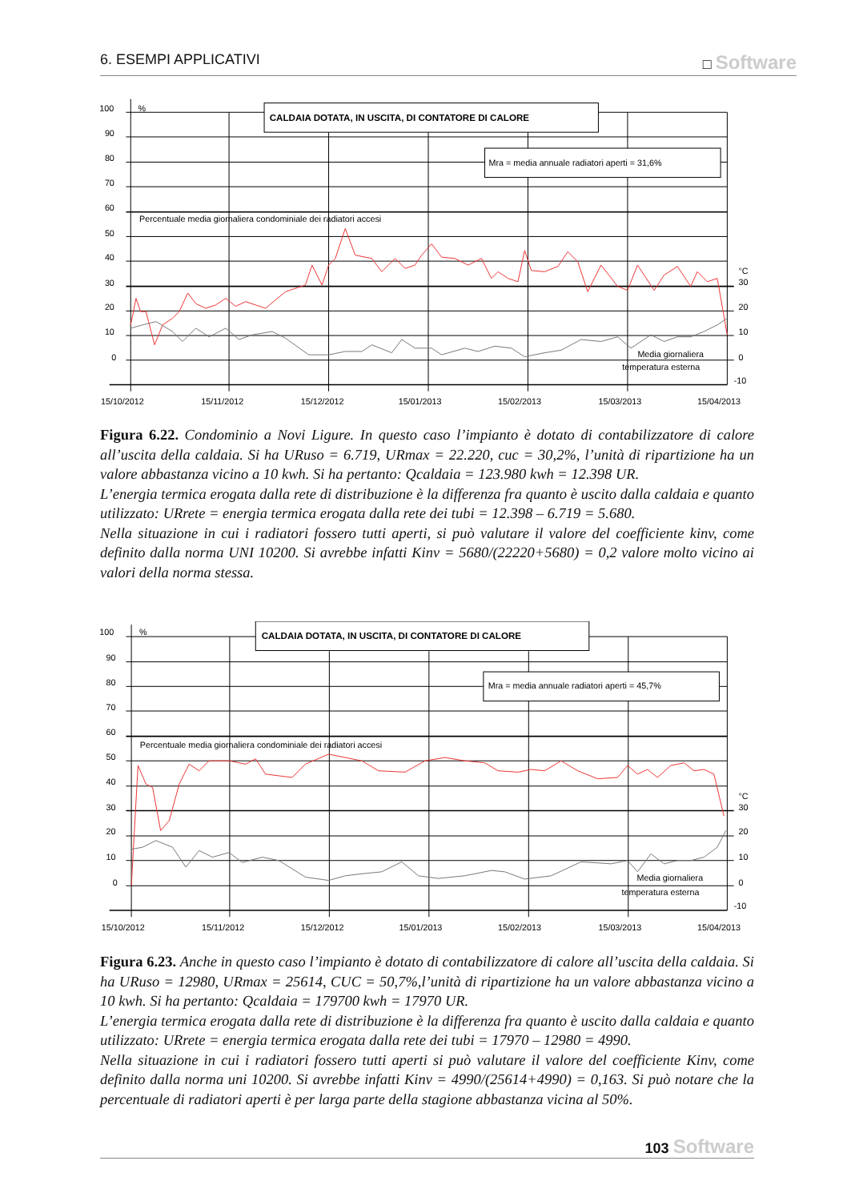6. ESEMPI APPLICATIVI □ Software
100
90
80
70
60
50
40
30
20
10
0
%
°C
30
20
10
0
-10
CALDAIA DOTATA, IN USCITA, DI CONTATORE DI CALORE
Mra = media annuale radiatori aperti = 31,6%
Percentuale media giornaliera condominiale dei radiatori accesi
Media giornaliera
temperatura esterna
15/10/2012
15/11/2012
15/12/2012
15/01/2013
15/02/2013
15/03/2013
15/04/2013
Figura 6.22. Condominio a Novi Ligure. In questo caso l’impianto è dotato di contabilizzatore di calore all’uscita della caldaia. Si ha URuso = 6.719, URmax = 22.220, cuc = 30,2%, l’unità di ripartizione ha un valore abbastanza vicino a 10 kwh. Si ha pertanto: Qcaldaia = 123.980 kwh = 12.398 UR.
L’energia termica erogata dalla rete di distribuzione è la differenza fra quanto è uscito dalla caldaia e quanto utilizzato: URrete = energia termica erogata dalla rete dei tubi = 12.398 – 6.719 = 5.680.
Nella situazione in cui i radiatori fossero tutti aperti, si può valutare il valore del coefficiente kinv, come definito dalla norma UNI 10200. Si avrebbe infatti Kinv = 5680/(22220+5680) = 0,2 valore molto vicino ai valori della norma stessa.
100
90
80
70
60
50
40
30
20
10
0
%
°C
30
20
10
0
-10
CALDAIA DOTATA, IN USCITA, DI CONTATORE DI CALORE
Mra = media annuale radiatori aperti = 45,7%
Percentuale media giornaliera condominiale dei radiatori accesi
Media giornaliera
temperatura esterna
15/10/2012
15/11/2012
15/12/2012
15/01/2013
15/02/2013
15/03/2013
15/04/2013
Figura 6.23. Anche in questo caso l’impianto è dotato di contabilizzatore di calore all’uscita della caldaia. Si ha URuso = 12980, URmax = 25614, CUC = 50,7%,l’unità di ripartizione ha un valore abbastanza vicino a 10 kwh. Si ha pertanto: Qcaldaia = 179700 kwh = 17970 UR.
L’energia termica erogata dalla rete di distribuzione è la differenza fra quanto è uscito dalla caldaia e quanto utilizzato: URrete = energia termica erogata dalla rete dei tubi = 17970 – 12980 = 4990.
Nella situazione in cui i radiatori fossero tutti aperti si può valutare il valore del coefficiente Kinv, come definito dalla norma uni 10200. Si avrebbe infatti Kinv = 4990/(25614+4990) = 0,163. Si può notare che la percentuale di radiatori aperti è per larga parte della stagione abbastanza vicina al 50%.
103 Software